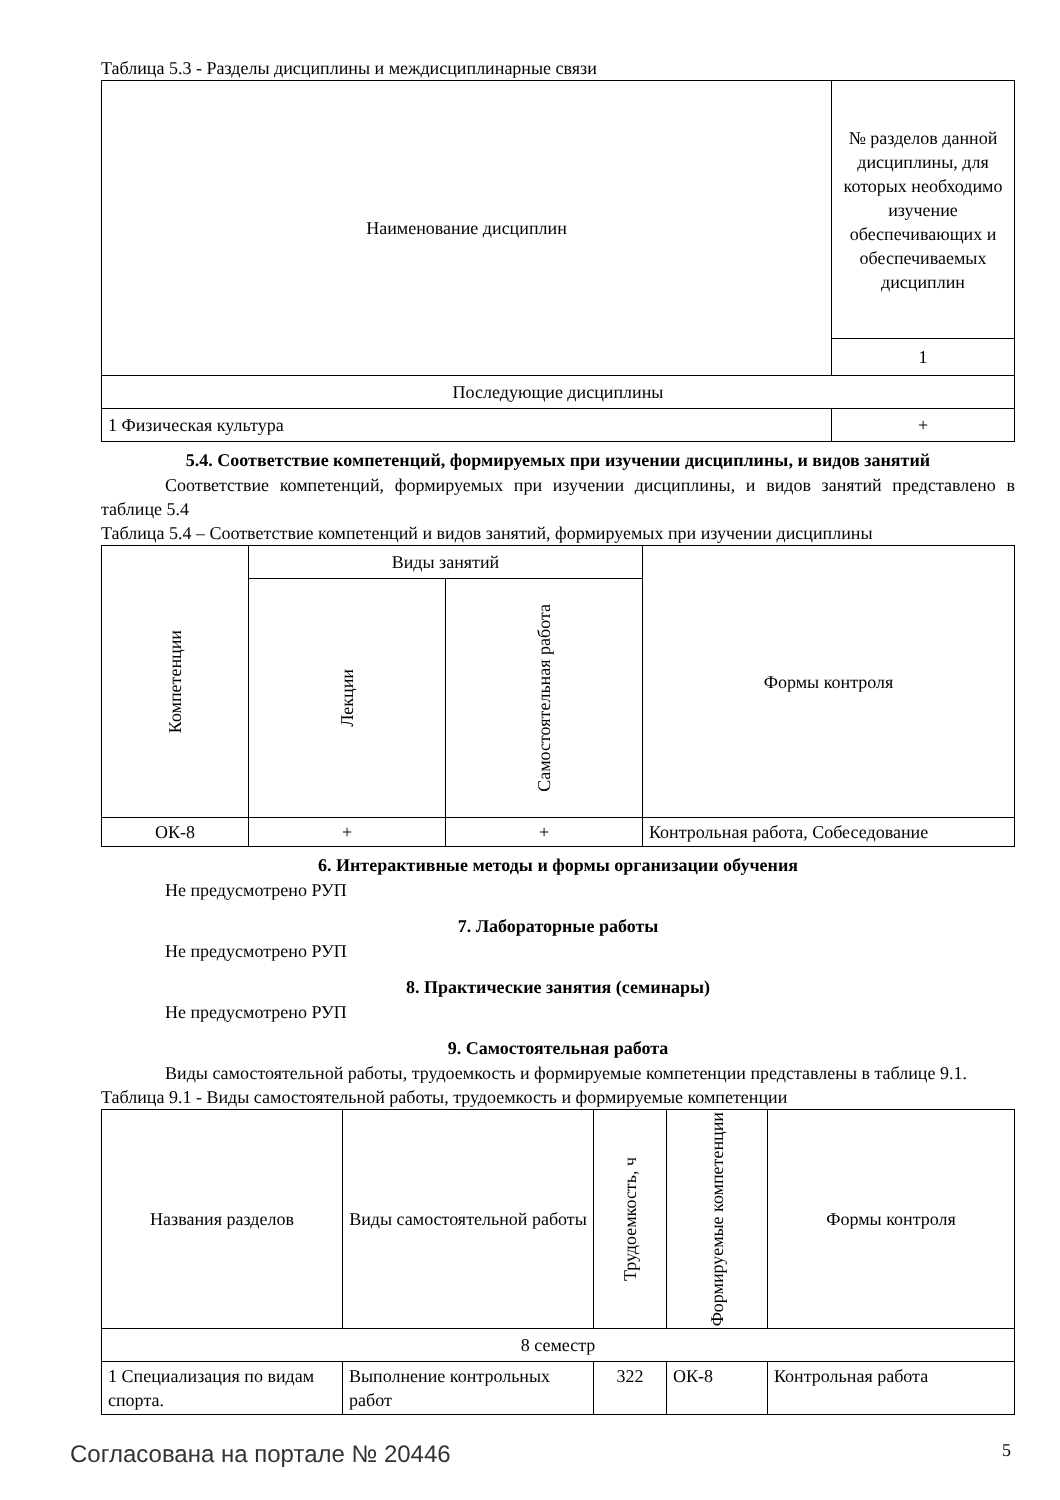Таблица 5.3 - Разделы дисциплины и междисциплинарные связи
| Наименование дисциплин | № разделов данной дисциплины, для которых необходимо изучение обеспечивающих и обеспечиваемых дисциплин |
| --- | --- |
| | 1 |
| Последующие дисциплины | |
| 1 Физическая культура | + |
5.4. Соответствие компетенций, формируемых при изучении дисциплины, и видов занятий
Соответствие компетенций, формируемых при изучении дисциплины, и видов занятий представлено в таблице 5.4
Таблица 5.4 – Соответствие компетенций и видов занятий, формируемых при изучении дисциплины
| Компетенции | Виды занятий | | Формы контроля |
| --- | --- | --- | --- |
| | Лекции | Самостоятельная работа | |
| ОК-8 | + | + | Контрольная работа, Собеседование |
6. Интерактивные методы и формы организации обучения
Не предусмотрено РУП
7. Лабораторные работы
Не предусмотрено РУП
8. Практические занятия (семинары)
Не предусмотрено РУП
9. Самостоятельная работа
Виды самостоятельной работы, трудоемкость и формируемые компетенции представлены в таблице 9.1.
Таблица 9.1 - Виды самостоятельной работы, трудоемкость и формируемые компетенции
| Названия разделов | Виды самостоятельной работы | Трудоемкость, ч | Формируемые компетенции | Формы контроля |
| --- | --- | --- | --- | --- |
| 8 семестр | | | | |
| 1 Специализация по видам спорта. | Выполнение контрольных работ | 322 | ОК-8 | Контрольная работа |
Согласована на портале № 20446 5